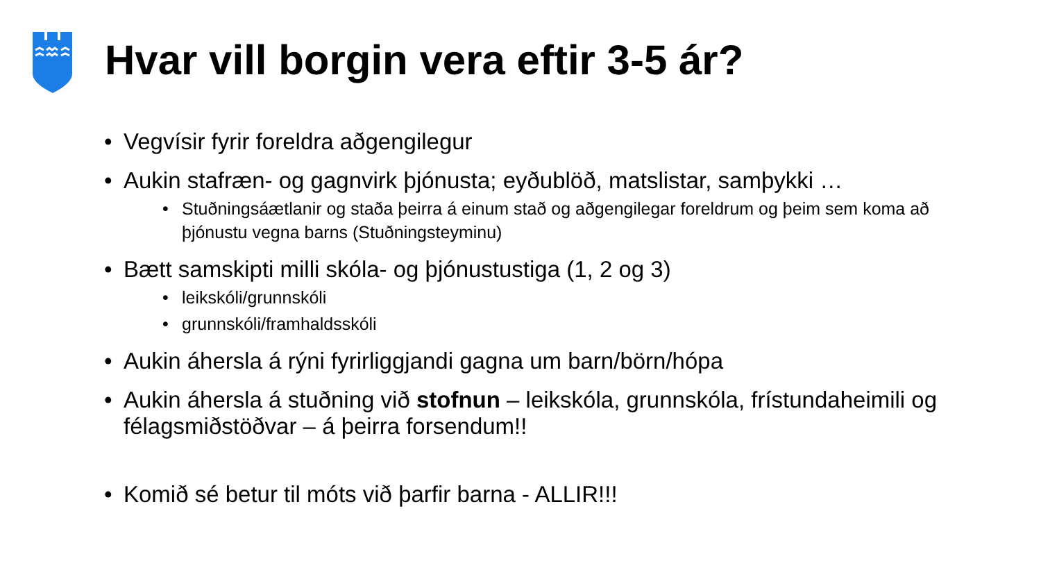Hvar vill borgin vera eftir 3-5 ár?
• Vegvísir fyrir foreldra aðgengilegur
• Aukin stafræn- og gagnvirk þjónusta; eyðublöð, matslistar, samþykki …
• Stuðningsáætlanir og staða þeirra á einum stað og aðgengilegar foreldrum og þeim sem koma að þjónustu vegna barns (Stuðningsteyminu)
• Bætt samskipti milli skóla- og þjónustustiga (1, 2 og 3)
• leikskóli/grunnskóli
• grunnskóli/framhaldsskóli
• Aukin áhersla á rýni fyrirliggjandi gagna um barn/börn/hópa
• Aukin áhersla á stuðning við stofnun – leikskóla, grunnskóla, frístundaheimili og félagsmiðstöðvar – á þeirra forsendum!!
• Komið sé betur til móts við þarfir barna - ALLIR!!!